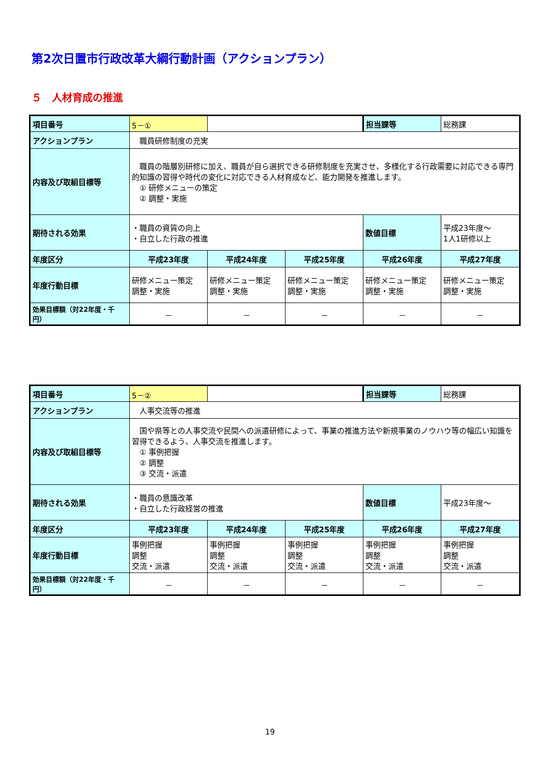第2次日置市行政改革大綱行動計画（アクションプラン）
５　人材育成の推進
| 項目番号 | 5－① | | | 担当課等 | 総務課 |
| アクションプラン | 職員研修制度の充実 | | | | |
| 内容及び取組目標等 | 職員の階層別研修に加え、職員が自ら選択できる研修制度を充実させ、多様化する行政需要に対応できる専門的知識の習得や時代の変化に対応できる人材育成など、能力開発を推進します。 ① 研修メニューの策定 ② 調整・実施 | | | | |
| 期待される効果 | ・職員の資質の向上 ・自立した行政の推進 | | | 数値目標 | 平成23年度～ 1人1研修以上 |
| 年度区分 | 平成23年度 | 平成24年度 | 平成25年度 | 平成26年度 | 平成27年度 |
| 年度行動目標 | 研修メニュー策定 調整・実施 | 研修メニュー策定 調整・実施 | 研修メニュー策定 調整・実施 | 研修メニュー策定 調整・実施 | 研修メニュー策定 調整・実施 |
| 効果目標額（対22年度・千円） | － | － | － | － | － |
| 項目番号 | 5－② | | | 担当課等 | 総務課 |
| アクションプラン | 人事交流等の推進 | | | | |
| 内容及び取組目標等 | 国や県等との人事交流や民間への派遣研修によって、事業の推進方法や新規事業のノウハウ等の幅広い知識を習得できるよう、人事交流を推進します。 ① 事例把握 ② 調整 ③ 交流・派遣 | | | | |
| 期待される効果 | ・職員の意識改革 ・自立した行政経営の推進 | | | 数値目標 | 平成23年度～ |
| 年度区分 | 平成23年度 | 平成24年度 | 平成25年度 | 平成26年度 | 平成27年度 |
| 年度行動目標 | 事例把握 調整 交流・派遣 | 事例把握 調整 交流・派遣 | 事例把握 調整 交流・派遣 | 事例把握 調整 交流・派遣 | 事例把握 調整 交流・派遣 |
| 効果目標額（対22年度・千円） | － | － | － | － | － |
19